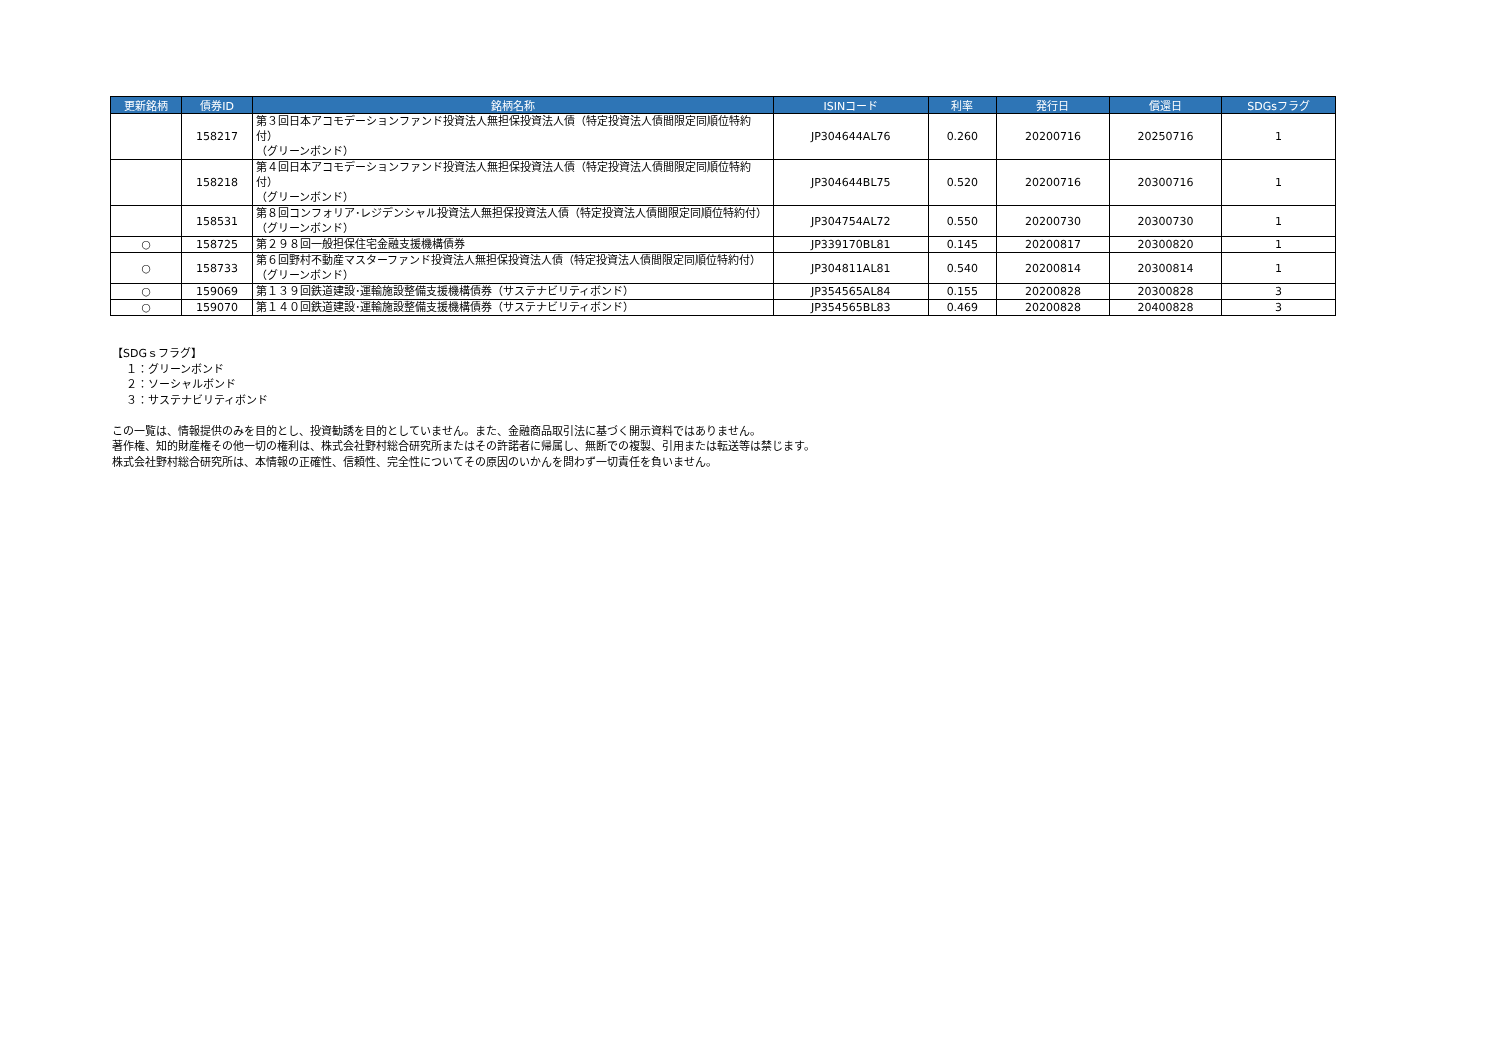| 更新銘柄 | 債券ID | 銘柄名称 | ISINコード | 利率 | 発行日 | 償還日 | SDGsフラグ |
| --- | --- | --- | --- | --- | --- | --- | --- |
| | 158217 | 第３回日本アコモデーションファンド投資法人無担保投資法人債（特定投資法人債間限定同順位特約付） （グリーンボンド） | JP304644AL76 | 0.260 | 20200716 | 20250716 | 1 |
| | 158218 | 第４回日本アコモデーションファンド投資法人無担保投資法人債（特定投資法人債間限定同順位特約付） （グリーンボンド） | JP304644BL75 | 0.520 | 20200716 | 20300716 | 1 |
| | 158531 | 第８回コンフォリア･レジデンシャル投資法人無担保投資法人債（特定投資法人債間限定同順位特約付） （グリーンボンド） | JP304754AL72 | 0.550 | 20200730 | 20300730 | 1 |
| ○ | 158725 | 第２９８回一般担保住宅金融支援機構債券 | JP339170BL81 | 0.145 | 20200817 | 20300820 | 1 |
| ○ | 158733 | 第６回野村不動産マスターファンド投資法人無担保投資法人債（特定投資法人債間限定同順位特約付） （グリーンボンド） | JP304811AL81 | 0.540 | 20200814 | 20300814 | 1 |
| ○ | 159069 | 第１３９回鉄道建設･運輸施設整備支援機構債券（サステナビリティボンド） | JP354565AL84 | 0.155 | 20200828 | 20300828 | 3 |
| ○ | 159070 | 第１４０回鉄道建設･運輸施設整備支援機構債券（サステナビリティボンド） | JP354565BL83 | 0.469 | 20200828 | 20400828 | 3 |
【SDGｓフラグ】
１：グリーンボンド
２：ソーシャルボンド
３：サステナビリティボンド
この一覧は、情報提供のみを目的とし、投資勧誘を目的としていません。また、金融商品取引法に基づく開示資料ではありません。
著作権、知的財産権その他一切の権利は、株式会社野村総合研究所またはその許諾者に帰属し、無断での複製、引用または転送等は禁じます。
株式会社野村総合研究所は、本情報の正確性、信頼性、完全性についてその原因のいかんを問わず一切責任を負いません。